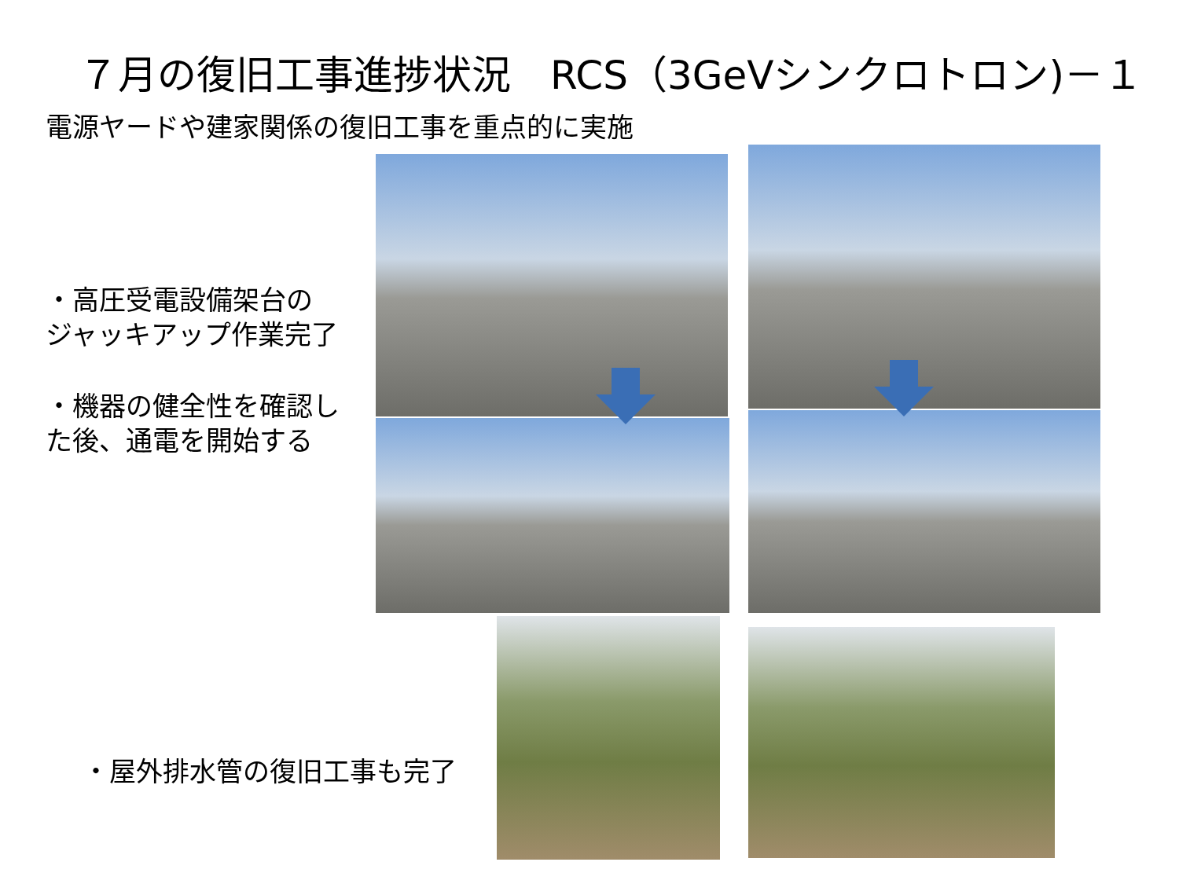７月の復旧工事進捗状況　RCS（3GeVシンクロトロン)－１
電源ヤードや建家関係の復旧工事を重点的に実施
・高圧受電設備架台の
ジャッキアップ作業完了
・機器の健全性を確認し
た後、通電を開始する
・屋外排水管の復旧工事も完了